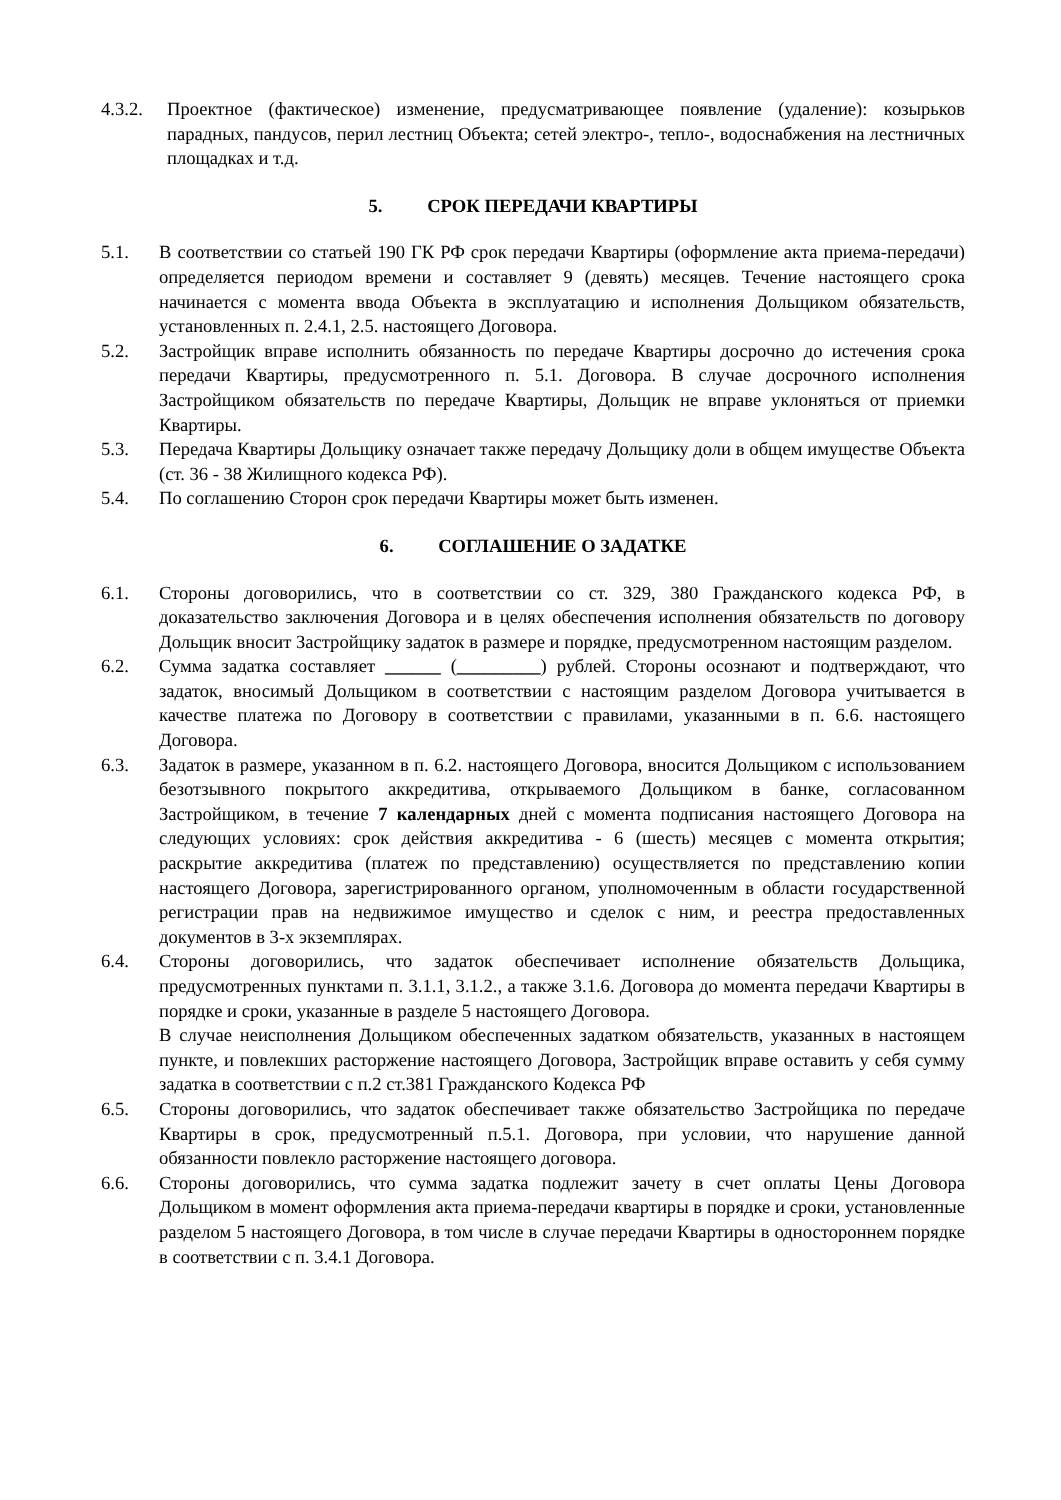4.3.2. Проектное (фактическое) изменение, предусматривающее появление (удаление): козырьков парадных, пандусов, перил лестниц Объекта; сетей электро-, тепло-, водоснабжения на лестничных площадках и т.д.
5. СРОК ПЕРЕДАЧИ КВАРТИРЫ
5.1. В соответствии со статьей 190 ГК РФ срок передачи Квартиры (оформление акта приема-передачи) определяется периодом времени и составляет 9 (девять) месяцев. Течение настоящего срока начинается с момента ввода Объекта в эксплуатацию и исполнения Дольщиком обязательств, установленных п. 2.4.1, 2.5. настоящего Договора.
5.2. Застройщик вправе исполнить обязанность по передаче Квартиры досрочно до истечения срока передачи Квартиры, предусмотренного п. 5.1. Договора. В случае досрочного исполнения Застройщиком обязательств по передаче Квартиры, Дольщик не вправе уклоняться от приемки Квартиры.
5.3. Передача Квартиры Дольщику означает также передачу Дольщику доли в общем имуществе Объекта (ст. 36 - 38 Жилищного кодекса РФ).
5.4. По соглашению Сторон срок передачи Квартиры может быть изменен.
6. СОГЛАШЕНИЕ О ЗАДАТКЕ
6.1. Стороны договорились, что в соответствии со ст. 329, 380 Гражданского кодекса РФ, в доказательство заключения Договора и в целях обеспечения исполнения обязательств по договору Дольщик вносит Застройщику задаток в размере и порядке, предусмотренном настоящим разделом.
6.2. Сумма задатка составляет ______ (_________) рублей. Стороны осознают и подтверждают, что задаток, вносимый Дольщиком в соответствии с настоящим разделом Договора учитывается в качестве платежа по Договору в соответствии с правилами, указанными в п. 6.6. настоящего Договора.
6.3. Задаток в размере, указанном в п. 6.2. настоящего Договора, вносится Дольщиком с использованием безотзывного покрытого аккредитива, открываемого Дольщиком в банке, согласованном Застройщиком, в течение 7 календарных дней с момента подписания настоящего Договора на следующих условиях: срок действия аккредитива - 6 (шесть) месяцев с момента открытия; раскрытие аккредитива (платеж по представлению) осуществляется по представлению копии настоящего Договора, зарегистрированного органом, уполномоченным в области государственной регистрации прав на недвижимое имущество и сделок с ним, и реестра предоставленных документов в 3-х экземплярах.
6.4. Стороны договорились, что задаток обеспечивает исполнение обязательств Дольщика, предусмотренных пунктами п. 3.1.1, 3.1.2., а также 3.1.6. Договора до момента передачи Квартиры в порядке и сроки, указанные в разделе 5 настоящего Договора.
В случае неисполнения Дольщиком обеспеченных задатком обязательств, указанных в настоящем пункте, и повлекших расторжение настоящего Договора, Застройщик вправе оставить у себя сумму задатка в соответствии с п.2 ст.381 Гражданского Кодекса РФ
6.5. Стороны договорились, что задаток обеспечивает также обязательство Застройщика по передаче Квартиры в срок, предусмотренный п.5.1. Договора, при условии, что нарушение данной обязанности повлекло расторжение настоящего договора.
6.6. Стороны договорились, что сумма задатка подлежит зачету в счет оплаты Цены Договора Дольщиком в момент оформления акта приема-передачи квартиры в порядке и сроки, установленные разделом 5 настоящего Договора, в том числе в случае передачи Квартиры в одностороннем порядке в соответствии с п. 3.4.1 Договора.